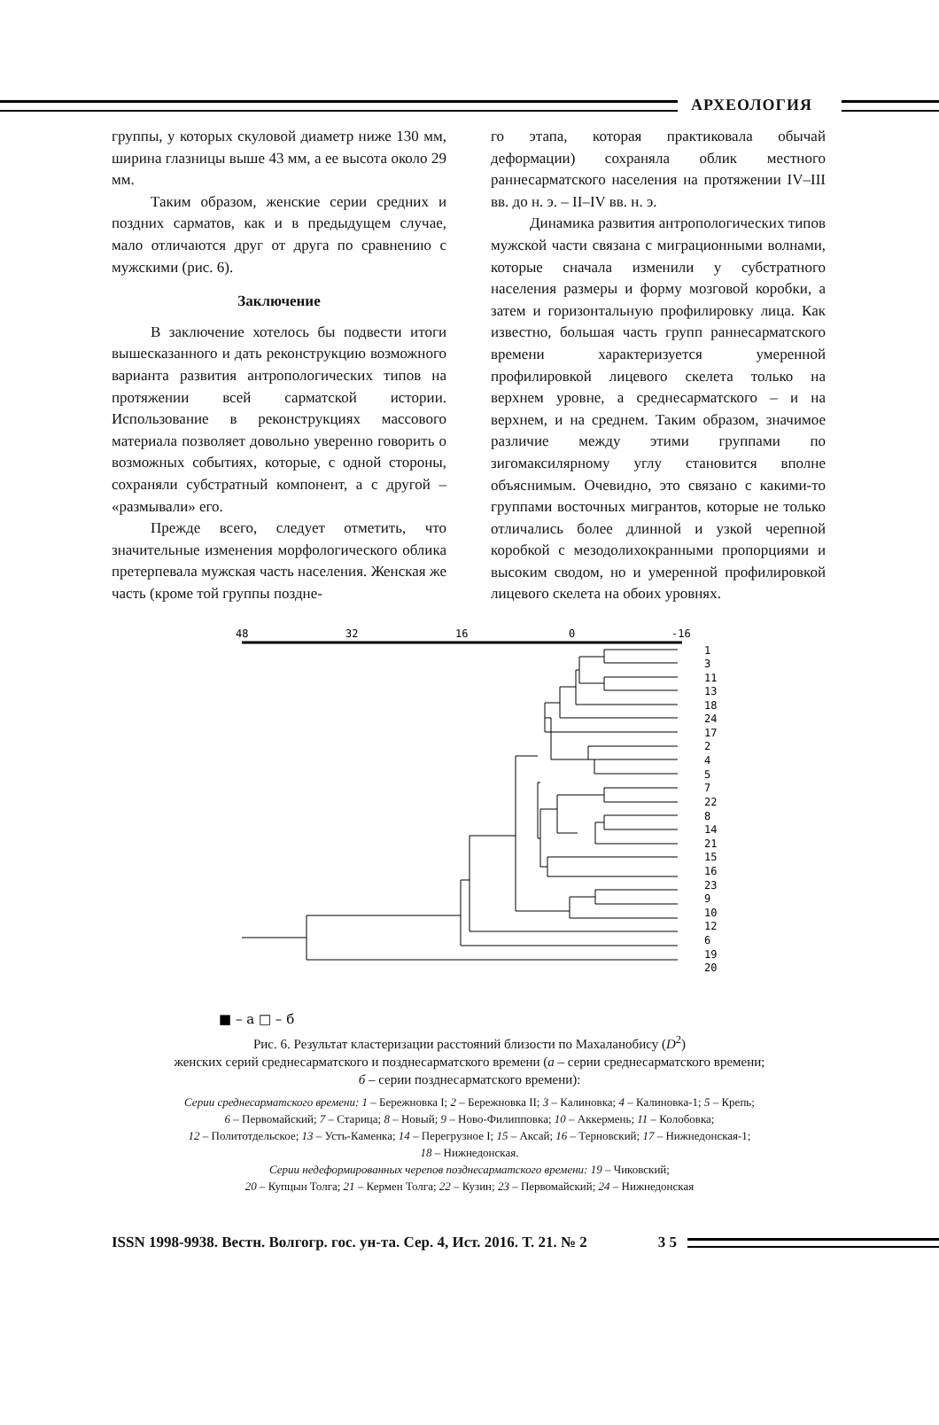АРХЕОЛОГИЯ
группы, у которых скуловой диаметр ниже 130 мм, ширина глазницы выше 43 мм, а ее высота около 29 мм.
Таким образом, женские серии средних и поздних сарматов, как и в предыдущем случае, мало отличаются друг от друга по сравнению с мужскими (рис. 6).
Заключение
В заключение хотелось бы подвести итоги вышесказанного и дать реконструкцию возможного варианта развития антропологических типов на протяжении всей сарматской истории. Использование в реконструкциях массового материала позволяет довольно уверенно говорить о возможных событиях, которые, с одной стороны, сохраняли субстратный компонент, а с другой – «размывали» его.
Прежде всего, следует отметить, что значительные изменения морфологического облика претерпевала мужская часть населения. Женская же часть (кроме той группы поздне-
го этапа, которая практиковала обычай деформации) сохраняла облик местного раннесарматского населения на протяжении IV–III вв. до н. э. – II–IV вв. н. э.
Динамика развития антропологических типов мужской части связана с миграционными волнами, которые сначала изменили у субстратного населения размеры и форму мозговой коробки, а затем и горизонтальную профилировку лица. Как известно, большая часть групп раннесарматского времени характеризуется умеренной профилировкой лицевого скелета только на верхнем уровне, а среднесарматского – и на верхнем, и на среднем. Таким образом, значимое различие между этими группами по зигомаксилярному углу становится вполне объяснимым. Очевидно, это связано с какими-то группами восточных мигрантов, которые не только отличались более длинной и узкой черепной коробкой с мезодолихокранными пропорциями и высоким сводом, но и умеренной профилировкой лицевого скелета на обоих уровнях.
48
32
16
0
-16
1
3
11
13
18
24
17
2
4
5
7
22
8
14
21
15
16
23
9
10
12
6
19
20
■ – а □ – б
Рис. 6. Результат кластеризации расстояний близости по Махаланобису (D<sup>2</sup>)
женских серий среднесарматского и позднесарматского времени (а – серии среднесарматского времени;
б – серии позднесарматского времени):
Серии среднесарматского времени: 1 – Бережновка I; 2 – Бережновка II; 3 – Калиновка; 4 – Калиновка-1; 5 – Крепь;
6 – Первомайский; 7 – Старица; 8 – Новый; 9 – Ново-Филипповка; 10 – Аккермень; 11 – Колобовка;
12 – Политотдельское; 13 – Усть-Каменка; 14 – Перегрузное I; 15 – Аксай; 16 – Терновский; 17 – Нижнедонская-1;
18 – Нижнедонская.
Серии недеформированных черепов позднесарматского времени: 19 – Чиковский;
20 – Купцын Толга; 21 – Кермен Толга; 22 – Кузин; 23 – Первомайский; 24 – Нижнедонская
ISSN 1998-9938. Вестн. Волгогр. гос. ун-та. Сер. 4, Ист. 2016. Т. 21. № 2 3 5